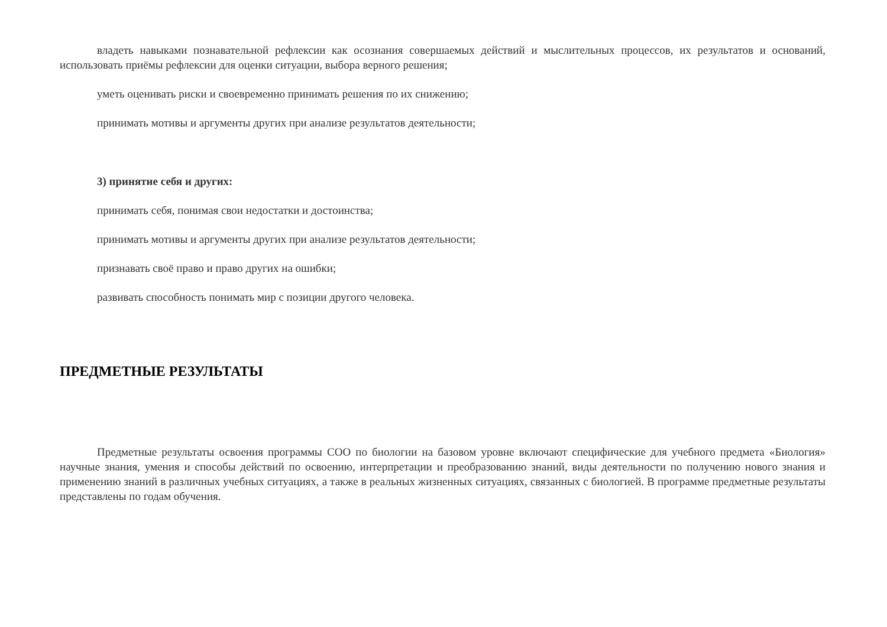владеть навыками познавательной рефлексии как осознания совершаемых действий и мыслительных процессов, их результатов и оснований, использовать приёмы рефлексии для оценки ситуации, выбора верного решения;
уметь оценивать риски и своевременно принимать решения по их снижению;
принимать мотивы и аргументы других при анализе результатов деятельности;
3) принятие себя и других:
принимать себя, понимая свои недостатки и достоинства;
принимать мотивы и аргументы других при анализе результатов деятельности;
признавать своё право и право других на ошибки;
развивать способность понимать мир с позиции другого человека.
ПРЕДМЕТНЫЕ РЕЗУЛЬТАТЫ
Предметные результаты освоения программы СОО по биологии на базовом уровне включают специфические для учебного предмета «Биология» научные знания, умения и способы действий по освоению, интерпретации и преобразованию знаний, виды деятельности по получению нового знания и применению знаний в различных учебных ситуациях, а также в реальных жизненных ситуациях, связанных с биологией. В программе предметные результаты представлены по годам обучения.